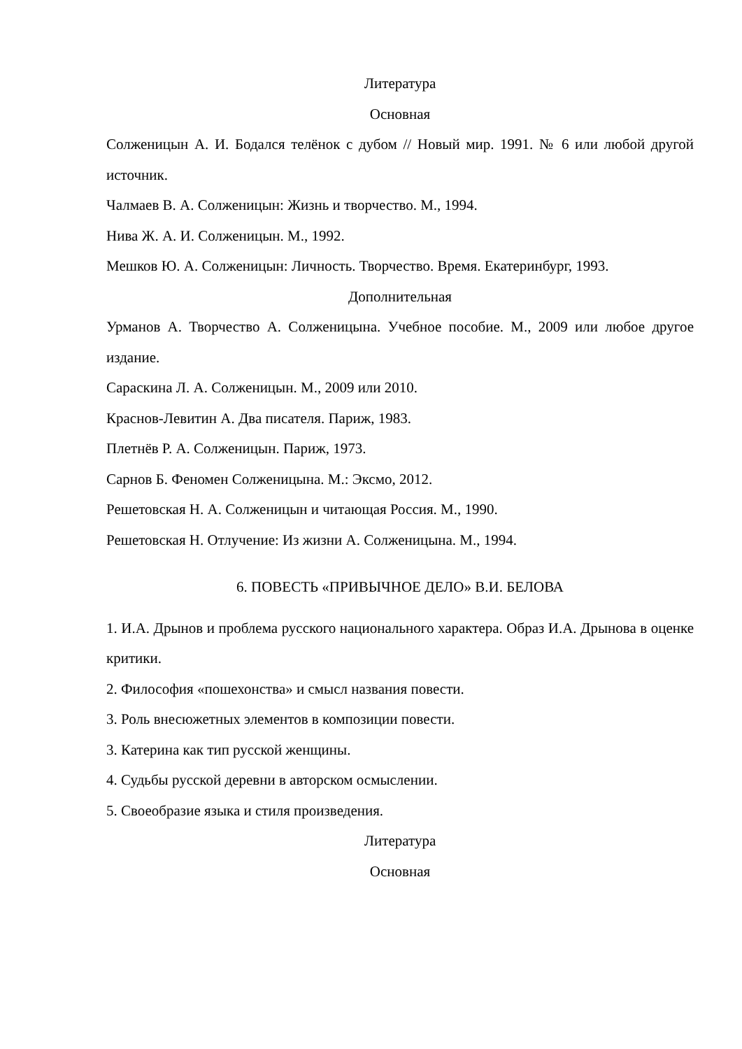Литература
Основная
Солженицын А. И. Бодался телёнок с дубом // Новый мир. 1991. № 6 или любой другой источник.
Чалмаев В. А. Солженицын: Жизнь и творчество. М., 1994.
Нива Ж. А. И. Солженицын. М., 1992.
Мешков Ю. А. Солженицын: Личность. Творчество. Время. Екатеринбург, 1993.
Дополнительная
Урманов А. Творчество А. Солженицына. Учебное пособие. М., 2009 или любое другое издание.
Сараскина Л. А. Солженицын. М., 2009 или 2010.
Краснов-Левитин А. Два писателя. Париж, 1983.
Плетнёв Р. А. Солженицын. Париж, 1973.
Сарнов Б. Феномен Солженицына. М.: Эксмо, 2012.
Решетовская Н. А. Солженицын и читающая Россия. М., 1990.
Решетовская Н. Отлучение: Из жизни А. Солженицына. М., 1994.
6. ПОВЕСТЬ «ПРИВЫЧНОЕ ДЕЛО» В.И. БЕЛОВА
1. И.А. Дрынов и проблема русского национального характера. Образ И.А. Дрынова в оценке критики.
2. Философия «пошехонства» и смысл названия повести.
3. Роль внесюжетных элементов в композиции повести.
3. Катерина как тип русской женщины.
4. Судьбы русской деревни в авторском осмыслении.
5. Своеобразие языка и стиля произведения.
Литература
Основная